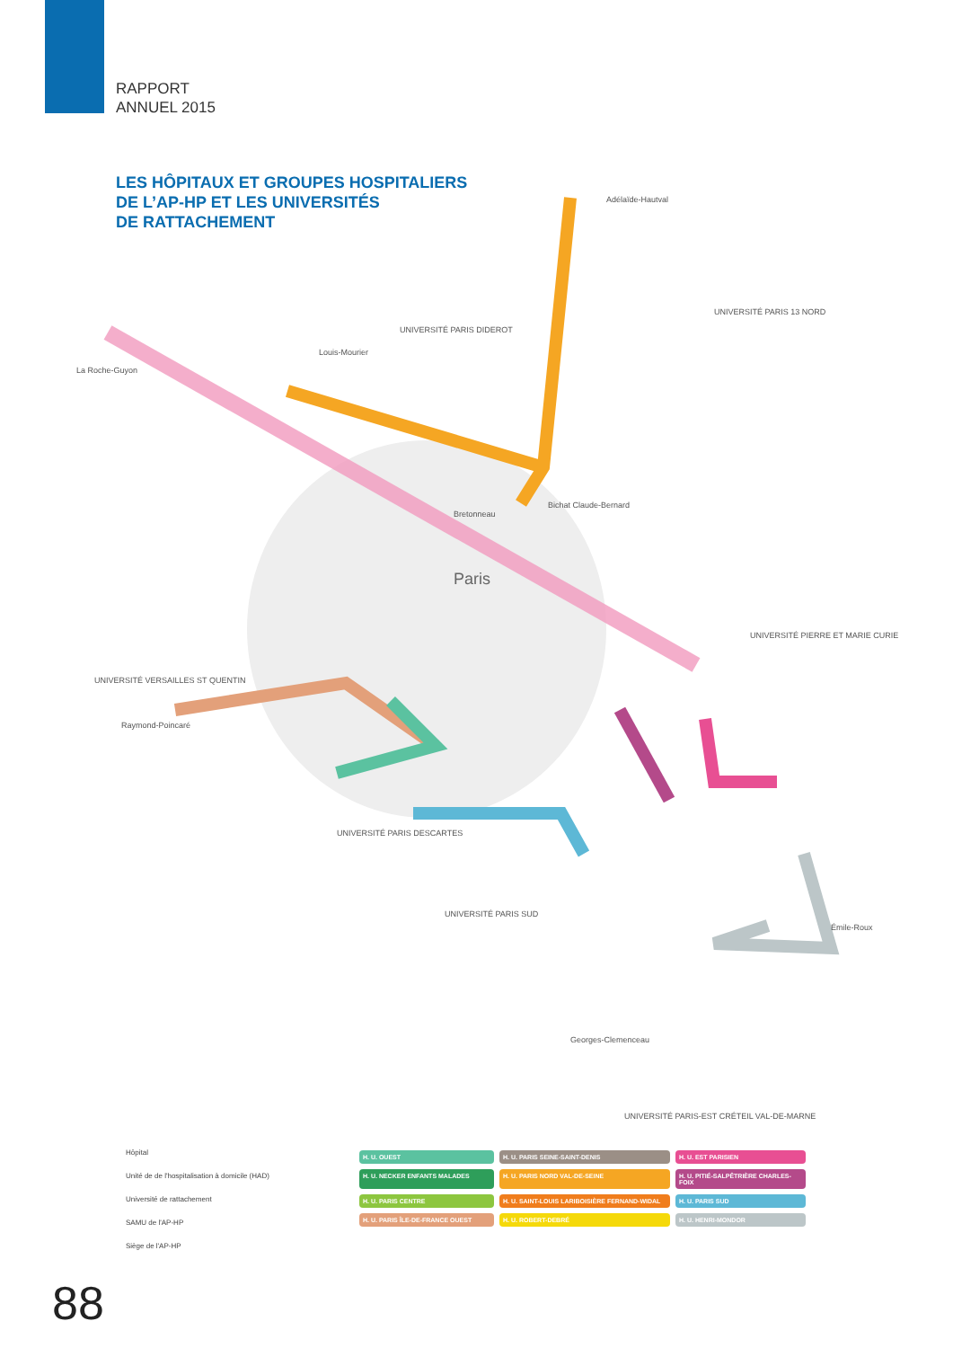RAPPORT
ANNUEL 2015
LES HÔPITAUX ET GROUPES HOSPITALIERS
DE L’AP-HP ET LES UNIVERSITÉS
DE RATTACHEMENT
Paris
Adélaïde-Hautval
La Roche-Guyon
Louis-Mourier
UNIVERSITÉ PARIS DIDEROT
UNIVERSITÉ PARIS 13 NORD
Bichat Claude-Bernard
Bretonneau
UNIVERSITÉ PIERRE ET MARIE CURIE
UNIVERSITÉ VERSAILLES ST QUENTIN
Raymond-Poincaré
UNIVERSITÉ PARIS DESCARTES
UNIVERSITÉ PARIS SUD
UNIVERSITÉ PARIS-EST CRÉTEIL VAL-DE-MARNE
Émile-Roux
Georges-Clemenceau
Hôpital
Unité de de l'hospitalisation à domicile (HAD)
Université de rattachement
SAMU de l'AP-HP
Siège de l'AP-HP
H. U. OUEST
H. U. PARIS SEINE-SAINT-DENIS
H. U. EST PARISIEN
H. U. NECKER ENFANTS MALADES
H. U. PARIS NORD VAL-DE-SEINE
H. U. PITIÉ-SALPÊTRIÈRE CHARLES-FOIX
H. U. PARIS CENTRE
H. U. SAINT-LOUIS LARIBOISIÈRE FERNAND-WIDAL
H. U. PARIS SUD
H. U. PARIS ÎLE-DE-FRANCE OUEST
H. U. ROBERT-DEBRÉ
H. U. HENRI-MONDOR
88